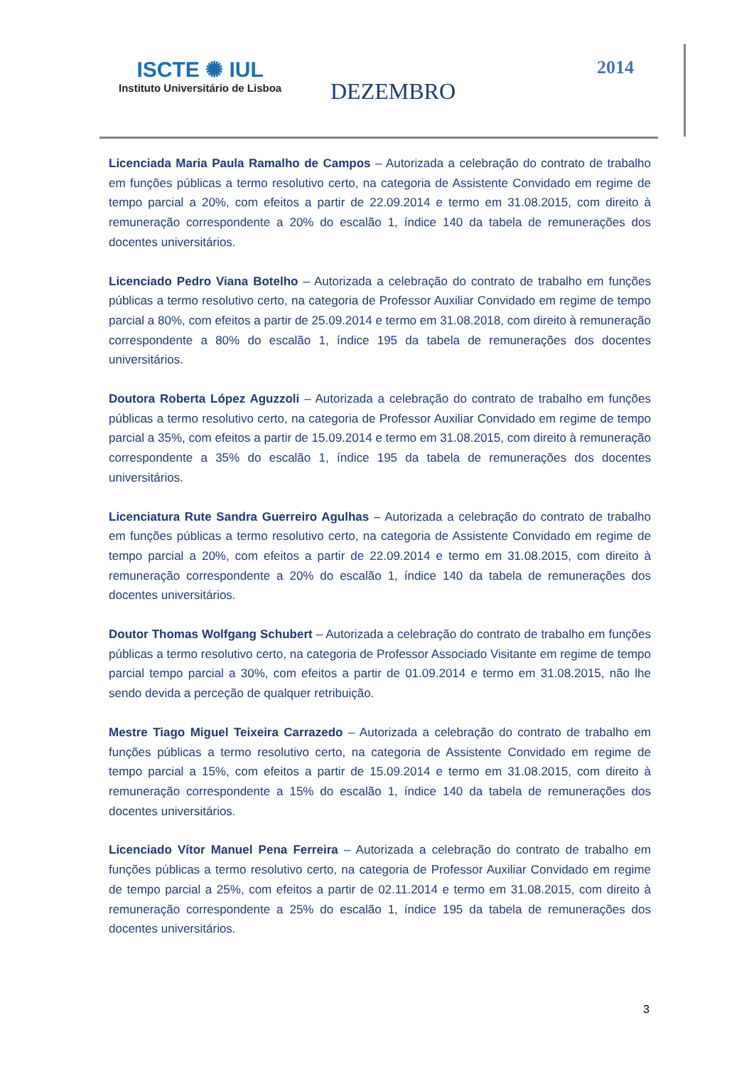ISCTE ✺ IUL
Instituto Universitário de Lisboa
DEZEMBRO
2014
Licenciada Maria Paula Ramalho de Campos – Autorizada a celebração do contrato de trabalho em funções públicas a termo resolutivo certo, na categoria de Assistente Convidado em regime de tempo parcial a 20%, com efeitos a partir de 22.09.2014 e termo em 31.08.2015, com direito à remuneração correspondente a 20% do escalão 1, índice 140 da tabela de remunerações dos docentes universitários.
Licenciado Pedro Viana Botelho – Autorizada a celebração do contrato de trabalho em funções públicas a termo resolutivo certo, na categoria de Professor Auxiliar Convidado em regime de tempo parcial a 80%, com efeitos a partir de 25.09.2014 e termo em 31.08.2018, com direito à remuneração correspondente a 80% do escalão 1, índice 195 da tabela de remunerações dos docentes universitários.
Doutora Roberta López Aguzzoli – Autorizada a celebração do contrato de trabalho em funções públicas a termo resolutivo certo, na categoria de Professor Auxiliar Convidado em regime de tempo parcial a 35%, com efeitos a partir de 15.09.2014 e termo em 31.08.2015, com direito à remuneração correspondente a 35% do escalão 1, índice 195 da tabela de remunerações dos docentes universitários.
Licenciatura Rute Sandra Guerreiro Agulhas – Autorizada a celebração do contrato de trabalho em funções públicas a termo resolutivo certo, na categoria de Assistente Convidado em regime de tempo parcial a 20%, com efeitos a partir de 22.09.2014 e termo em 31.08.2015, com direito à remuneração correspondente a 20% do escalão 1, índice 140 da tabela de remunerações dos docentes universitários.
Doutor Thomas Wolfgang Schubert – Autorizada a celebração do contrato de trabalho em funções públicas a termo resolutivo certo, na categoria de Professor Associado Visitante em regime de tempo parcial tempo parcial a 30%, com efeitos a partir de 01.09.2014 e termo em 31.08.2015, não lhe sendo devida a perceção de qualquer retribuição.
Mestre Tiago Miguel Teixeira Carrazedo – Autorizada a celebração do contrato de trabalho em funções públicas a termo resolutivo certo, na categoria de Assistente Convidado em regime de tempo parcial a 15%, com efeitos a partir de 15.09.2014 e termo em 31.08.2015, com direito à remuneração correspondente a 15% do escalão 1, índice 140 da tabela de remunerações dos docentes universitários.
Licenciado Vítor Manuel Pena Ferreira – Autorizada a celebração do contrato de trabalho em funções públicas a termo resolutivo certo, na categoria de Professor Auxiliar Convidado em regime de tempo parcial a 25%, com efeitos a partir de 02.11.2014 e termo em 31.08.2015, com direito à remuneração correspondente a 25% do escalão 1, índice 195 da tabela de remunerações dos docentes universitários.
3